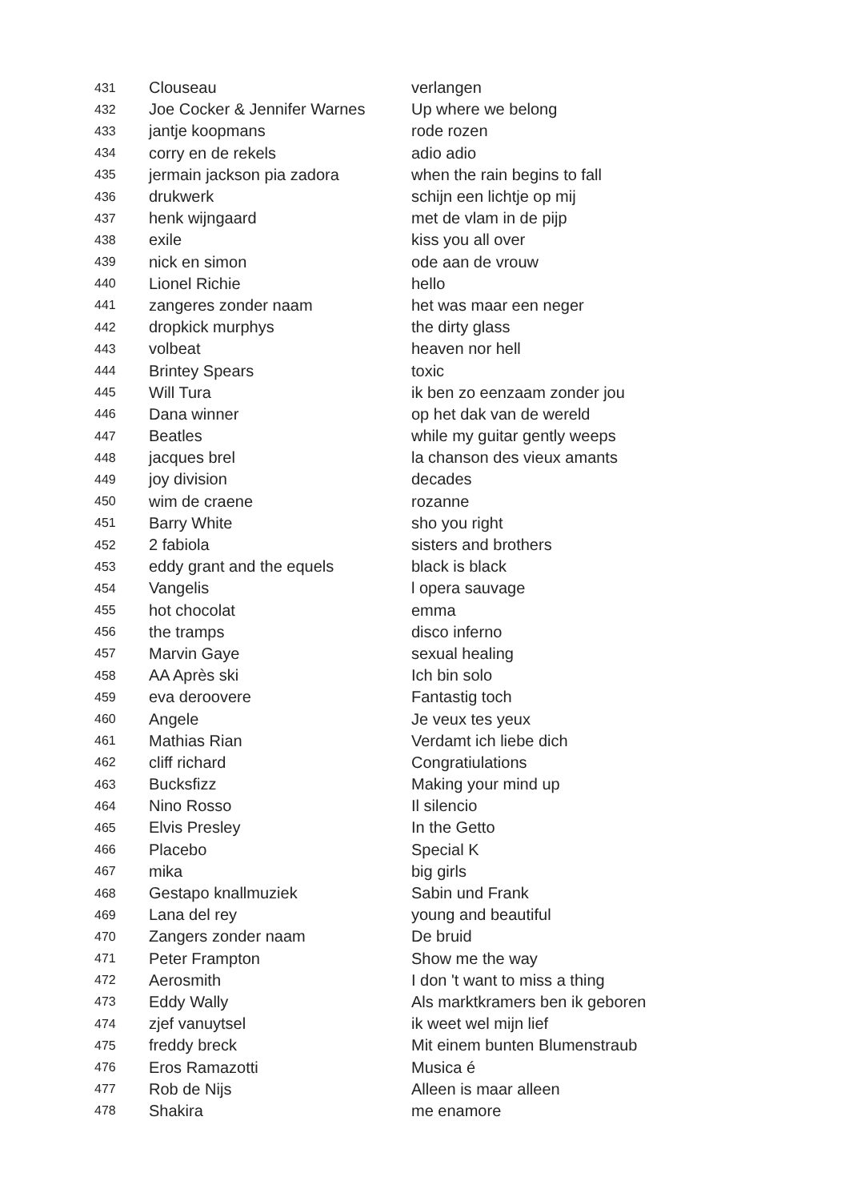| 431 | Clouseau | verlangen |
| 432 | Joe Cocker & Jennifer Warnes | Up where we belong |
| 433 | jantje koopmans | rode rozen |
| 434 | corry en de rekels | adio adio |
| 435 | jermain jackson pia zadora | when the rain begins to fall |
| 436 | drukwerk | schijn een lichtje op mij |
| 437 | henk wijngaard | met de vlam in de pijp |
| 438 | exile | kiss you all over |
| 439 | nick en simon | ode aan de vrouw |
| 440 | Lionel Richie | hello |
| 441 | zangeres zonder naam | het was maar een neger |
| 442 | dropkick murphys | the dirty glass |
| 443 | volbeat | heaven nor hell |
| 444 | Brintey Spears | toxic |
| 445 | Will Tura | ik ben zo eenzaam zonder jou |
| 446 | Dana winner | op het dak van de wereld |
| 447 | Beatles | while my guitar gently weeps |
| 448 | jacques brel | la chanson des vieux amants |
| 449 | joy division | decades |
| 450 | wim de craene | rozanne |
| 451 | Barry White | sho you right |
| 452 | 2 fabiola | sisters and brothers |
| 453 | eddy grant and the equels | black is black |
| 454 | Vangelis | l opera sauvage |
| 455 | hot chocolat | emma |
| 456 | the tramps | disco inferno |
| 457 | Marvin Gaye | sexual healing |
| 458 | AA Après ski | Ich bin solo |
| 459 | eva deroovere | Fantastig toch |
| 460 | Angele | Je veux tes yeux |
| 461 | Mathias Rian | Verdamt ich liebe dich |
| 462 | cliff richard | Congratiulations |
| 463 | Bucksfizz | Making your mind up |
| 464 | Nino Rosso | Il silencio |
| 465 | Elvis Presley | In the Getto |
| 466 | Placebo | Special K |
| 467 | mika | big girls |
| 468 | Gestapo knallmuziek | Sabin und Frank |
| 469 | Lana del rey | young and beautiful |
| 470 | Zangers zonder naam | De bruid |
| 471 | Peter Frampton | Show me the way |
| 472 | Aerosmith | I don 't want to miss a thing |
| 473 | Eddy Wally | Als marktkramers ben ik geboren |
| 474 | zjef vanuytsel | ik weet wel mijn lief |
| 475 | freddy breck | Mit einem bunten Blumenstraub |
| 476 | Eros Ramazotti | Musica é |
| 477 | Rob de Nijs | Alleen is maar alleen |
| 478 | Shakira | me enamore |